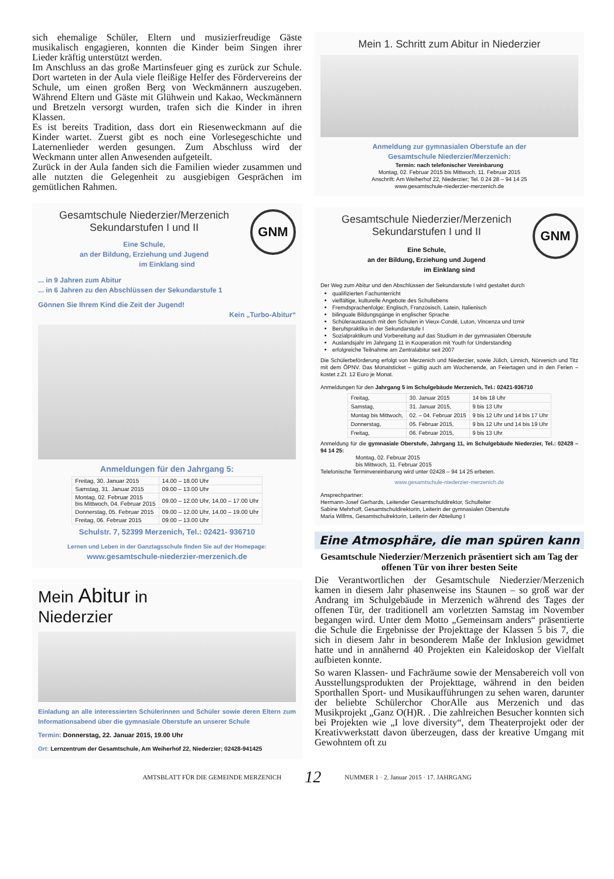sich ehemalige Schüler, Eltern und musizierfreudige Gäste musikalisch engagieren, konnten die Kinder beim Singen ihrer Lieder kräftig unterstützt werden.
Im Anschluss an das große Martinsfeuer ging es zurück zur Schule. Dort warteten in der Aula viele fleißige Helfer des Fördervereins der Schule, um einen großen Berg von Weckmännern auszugeben. Während Eltern und Gäste mit Glühwein und Kakao, Weckmännern und Bretzeln versorgt wurden, trafen sich die Kinder in ihren Klassen.
Es ist bereits Tradition, dass dort ein Riesenweckmann auf die Kinder wartet. Zuerst gibt es noch eine Vorlesegeschichte und Laternenlieder werden gesungen. Zum Abschluss wird der Weckmann unter allen Anwesenden aufgeteilt.
Zurück in der Aula fanden sich die Familien wieder zusammen und alle nutzten die Gelegenheit zu ausgiebigen Gesprächen im gemütlichen Rahmen.
GNM
Gesamtschule Niederzier/Merzenich
Sekundarstufen I und II
Eine Schule,
an der Bildung, Erziehung und Jugend
im Einklang sind
... in 9 Jahren zum Abitur
... in 6 Jahren zu den Abschlüssen der Sekundarstufe 1
Gönnen Sie Ihrem Kind die Zeit der Jugend!
Kein „Turbo-Abitur“
Anmeldungen für den Jahrgang 5:
| Freitag, 30. Januar 2015 | 14.00 – 18.00 Uhr |
| Samstag, 31. Januar 2015 | 09.00 – 13.00 Uhr |
| Montag, 02. Februar 2015 bis Mittwoch, 04. Februar 2015 | 09.00 – 12.00 Uhr, 14.00 – 17.00 Uhr |
| Donnerstag, 05. Februar 2015 | 09.00 – 12.00 Uhr, 14.00 – 19.00 Uhr |
| Freitag, 06. Februar 2015 | 09.00 – 13.00 Uhr |
Schulstr. 7, 52399 Merzenich, Tel.: 02421- 936710
Lernen und Leben in der Ganztagsschule finden Sie auf der Homepage:
www.gesamtschule-niederzier-merzenich.de
Mein Abitur in
Niederzier
Einladung an alle interessierten Schülerinnen und Schüler sowie deren Eltern zum Informationsabend über die gymnasiale Oberstufe an unserer Schule
Termin: Donnerstag, 22. Januar 2015, 19.00 Uhr
Ort: Lernzentrum der Gesamtschule, Am Weiherhof 22, Niederzier; 02428-941425
Mein 1. Schritt zum Abitur in Niederzier
Anmeldung zur gymnasialen Oberstufe an der
Gesamtschule Niederzier/Merzenich:
Termin: nach telefonischer Vereinbarung
Montag, 02. Februar 2015 bis Mittwoch, 11. Februar 2015
Anschrift: Am Weiherhof 22, Niederzier; Tel. 0 24 28 – 94 14 25
www.gesamtschule-niederzier-merzenich.de
GNM
Gesamtschule Niederzier/Merzenich
Sekundarstufen I und II
Eine Schule,
an der Bildung, Erziehung und Jugend
im Einklang sind
Der Weg zum Abitur und den Abschlüssen der Sekundarstufe I wird gestaltet durch
qualifizierten Fachunterricht
vielfältige, kulturelle Angebote des Schullebens
Fremdsprachenfolge: Englisch, Französisch, Latein, Italienisch
bilinguale Bildungsgänge in englischer Sprache
Schüleraustausch mit den Schulen in Vieux-Condé, Luton, Vincenza und Izmir
Berufspraktika in der Sekundarstufe I
Sozialpraktikum und Vorbereitung auf das Studium in der gymnasialen Oberstufe
Auslandsjahr im Jahrgang 11 in Kooperation mit Youth for Understanding
erfolgreiche Teilnahme am Zentralabitur seit 2007
Die Schülerbeförderung erfolgt von Merzenich und Niederzier, sowie Jülich, Linnich, Nörvenich und Titz mit dem ÖPNV. Das Monatsticket – gültig auch am Wochenende, an Feiertagen und in den Ferien – kostet z.Zt. 12 Euro je Monat.
Anmeldungen für den Jahrgang 5 im Schulgebäude Merzenich, Tel.: 02421-936710
| Freitag, | 30. Januar 2015 | 14 bis 18 Uhr |
| Samstag, | 31. Januar 2015, | 9 bis 13 Uhr |
| Montag bis Mittwoch, | 02. – 04. Februar 2015 | 9 bis 12 Uhr und 14 bis 17 Uhr |
| Donnerstag, | 05. Februar 2015, | 9 bis 12 Uhr und 14 bis 19 Uhr |
| Freitag, | 06. Februar 2015, | 9 bis 13 Uhr |
Anmeldung für die gymnasiale Oberstufe, Jahrgang 11, im Schulgebäude Niederzier, Tel.: 02428 – 94 14 25:
Montag, 02. Februar 2015
bis Mittwoch, 11. Februar 2015
Telefonische Terminvereinbarung wird unter 02428 – 94 14 25 erbeten.
www.gesamtschule-niederzier-merzenich.de
Ansprechpartner:
Hermann-Josef Gerhards, Leitender Gesamtschuldirektor, Schulleiter
Sabine Mehrhoff, Gesamtschuldirektorin, Leiterin der gymnasialen Oberstufe
Maria Willms, Gesamtschulrektorin, Leiterin der Abteilung I
Eine Atmosphäre, die man spüren kann
Gesamtschule Niederzier/Merzenich präsentiert sich am Tag der offenen Tür von ihrer besten Seite
Die Verantwortlichen der Gesamtschule Niederzier/Merzenich kamen in diesem Jahr phasenweise ins Staunen – so groß war der Andrang im Schulgebäude in Merzenich während des Tages der offenen Tür, der traditionell am vorletzten Samstag im November begangen wird. Unter dem Motto „Gemeinsam anders“ präsentierte die Schule die Ergebnisse der Projekttage der Klassen 5 bis 7, die sich in diesem Jahr in besonderem Maße der Inklusion gewidmet hatte und in annähernd 40 Projekten ein Kaleidoskop der Vielfalt aufbieten konnte.
So waren Klassen- und Fachräume sowie der Mensabereich voll von Ausstellungsprodukten der Projekttage, während in den beiden Sporthallen Sport- und Musikaufführungen zu sehen waren, darunter der beliebte Schülerchor ChorAlle aus Merzenich und das Musikprojekt „Ganz O(H)R. . Die zahlreichen Besucher konnten sich bei Projekten wie „I love diversity“, dem Theaterprojekt oder der Kreativwerkstatt davon überzeugen, dass der kreative Umgang mit Gewohntem oft zu
AMTSBLATT FÜR DIE GEMEINDE MERZENICH 12 NUMMER 1 · 2. Januar 2015 · 17. JAHRGANG